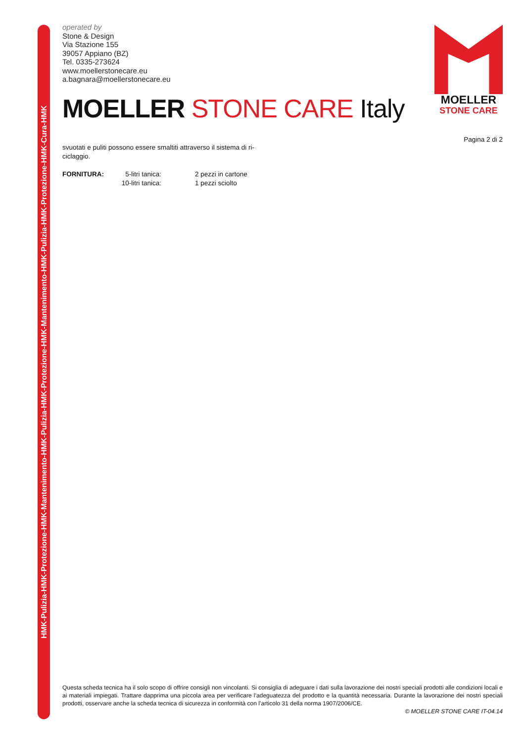HMK-Pulizia-HMK-Protezione-HMK-Mantenimento-HMK-Pulizia-HMK-Protezione-HMK-Mantenimento-HMK-Pulizia-HMK-Protezione-HMK-Cura-HMK
MOELLER
STONE CARE
operated by
Stone & Design
Via Stazione 155
39057 Appiano (BZ)
Tel. 0335-273624
www.moellerstonecare.eu
a.bagnara@moellerstonecare.eu
MOELLER STONE CARE Italy
Pagina 2 di 2
svuotati e puliti possono essere smaltiti attraverso il sistema di ri-
ciclaggio.
| FORNITURA: | 5-litri tanica: | 2 pezzi in cartone |
| | 10-litri tanica: | 1 pezzi sciolto |
Questa scheda tecnica ha il solo scopo di offrire consigli non vincolanti. Si consiglia di adeguare i dati sulla lavorazione dei nostri speciali prodotti alle condizioni locali e ai materiali impiegati. Trattare dapprima una piccola area per verificare l’adeguatezza del prodotto e la quantità necessaria. Durante la lavorazione dei nostri speciali prodotti, osservare anche la scheda tecnica di sicurezza in conformità con l’articolo 31 della norma 1907/2006/CE.
© MOELLER STONE CARE IT-04.14